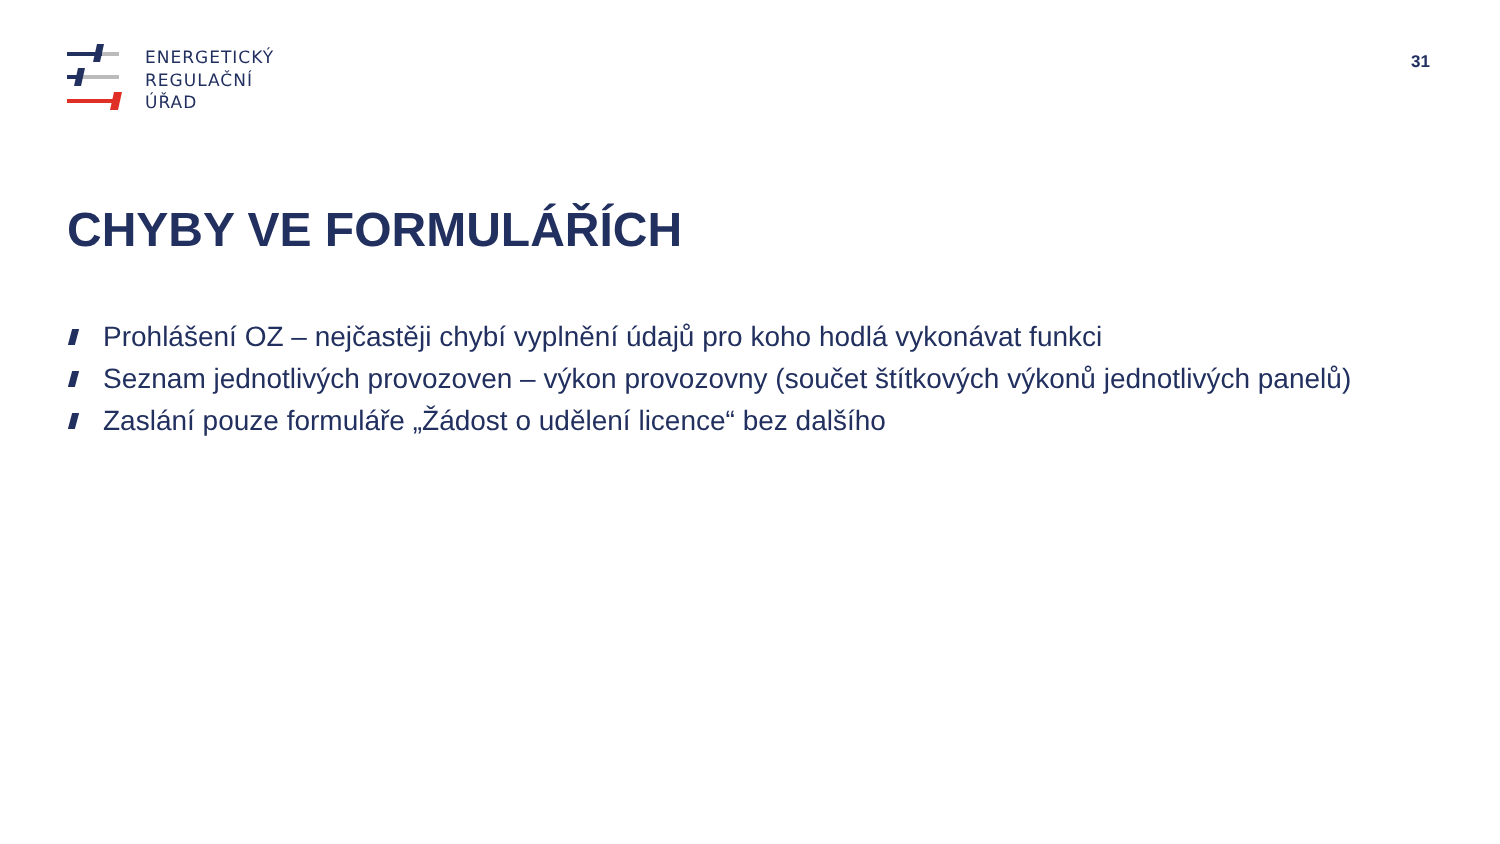ENERGETICKÝ
REGULAČNÍ
ÚŘAD
31
CHYBY VE FORMULÁŘÍCH
Prohlášení OZ – nejčastěji chybí vyplnění údajů pro koho hodlá vykonávat funkci
Seznam jednotlivých provozoven – výkon provozovny (součet štítkových výkonů jednotlivých panelů)
Zaslání pouze formuláře „Žádost o udělení licence“ bez dalšího